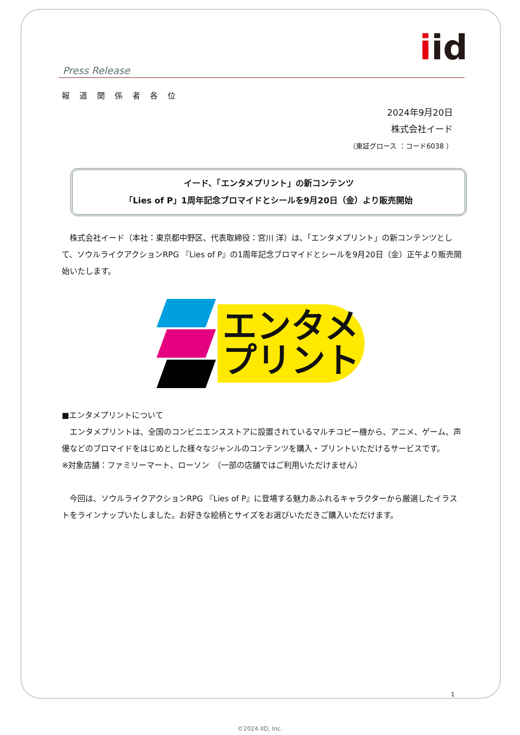iid
Press Release
報道関係者各位
2024年9月20日
株式会社イード
（東証グロース ：コード6038 ）
イード、「エンタメプリント」の新コンテンツ
「Lies of P」1周年記念ブロマイドとシールを9月20日（金）より販売開始
　株式会社イード（本社：東京都中野区、代表取締役：宮川 洋）は、「エンタメプリント」の新コンテンツとして、ソウルライクアクションRPG 『Lies of P』の1周年記念ブロマイドとシールを9月20日（金）正午より販売開始いたします。
エンタメ
プリント
■エンタメプリントについて
　エンタメプリントは、全国のコンビニエンスストアに設置されているマルチコピー機から、アニメ、ゲーム、声優などのブロマイドをはじめとした様々なジャンルのコンテンツを購入・プリントいただけるサービスです。
※対象店舗：ファミリーマート、ローソン　（一部の店舗ではご利用いただけません）
　今回は、ソウルライクアクションRPG 『Lies of P』に登場する魅力あふれるキャラクターから厳選したイラストをラインナップいたしました。お好きな絵柄とサイズをお選びいただきご購入いただけます。
1
©2024 IID, Inc.